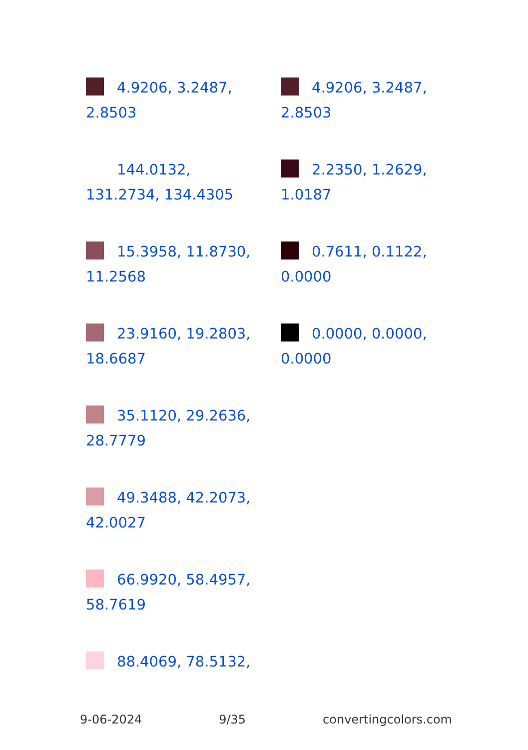4.9206, 3.2487, 2.8503
144.0132, 131.2734, 134.4305
15.3958, 11.8730, 11.2568
23.9160, 19.2803, 18.6687
35.1120, 29.2636, 28.7779
49.3488, 42.2073, 42.0027
66.9920, 58.4957, 58.7619
88.4069, 78.5132,
4.9206, 3.2487, 2.8503
2.2350, 1.2629, 1.0187
0.7611, 0.1122, 0.0000
0.0000, 0.0000, 0.0000
9-06-2024 9/35 convertingcolors.com